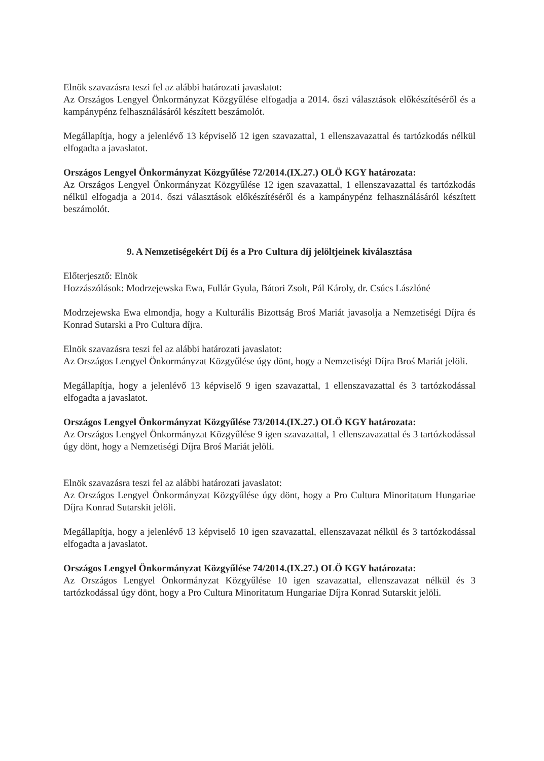Elnök szavazásra teszi fel az alábbi határozati javaslatot:
Az Országos Lengyel Önkormányzat Közgyűlése elfogadja a 2014. őszi választások előkészítéséről és a kampánypénz felhasználásáról készített beszámolót.
Megállapítja, hogy a jelenlévő 13 képviselő 12 igen szavazattal, 1 ellenszavazattal és tartózkodás nélkül elfogadta a javaslatot.
Országos Lengyel Önkormányzat Közgyűlése 72/2014.(IX.27.) OLÖ KGY határozata:
Az Országos Lengyel Önkormányzat Közgyűlése 12 igen szavazattal, 1 ellenszavazattal és tartózkodás nélkül elfogadja a 2014. őszi választások előkészítéséről és a kampánypénz felhasználásáról készített beszámolót.
9. A Nemzetiségekért Díj és a Pro Cultura díj jelöltjeinek kiválasztása
Előterjesztő: Elnök
Hozzászólások: Modrzejewska Ewa, Fullár Gyula, Bátori Zsolt, Pál Károly, dr. Csúcs Lászlóné
Modrzejewska Ewa elmondja, hogy a Kulturális Bizottság Broś Mariát javasolja a Nemzetiségi Díjra és Konrad Sutarski a Pro Cultura díjra.
Elnök szavazásra teszi fel az alábbi határozati javaslatot:
Az Országos Lengyel Önkormányzat Közgyűlése úgy dönt, hogy a Nemzetiségi Díjra Broś Mariát jelöli.
Megállapítja, hogy a jelenlévő 13 képviselő 9 igen szavazattal, 1 ellenszavazattal és 3 tartózkodással elfogadta a javaslatot.
Országos Lengyel Önkormányzat Közgyűlése 73/2014.(IX.27.) OLÖ KGY határozata:
Az Országos Lengyel Önkormányzat Közgyűlése 9 igen szavazattal, 1 ellenszavazattal és 3 tartózkodással úgy dönt, hogy a Nemzetiségi Díjra Broś Mariát jelöli.
Elnök szavazásra teszi fel az alábbi határozati javaslatot:
Az Országos Lengyel Önkormányzat Közgyűlése úgy dönt, hogy a Pro Cultura Minoritatum Hungariae Díjra Konrad Sutarskit jelöli.
Megállapítja, hogy a jelenlévő 13 képviselő 10 igen szavazattal, ellenszavazat nélkül és 3 tartózkodással elfogadta a javaslatot.
Országos Lengyel Önkormányzat Közgyűlése 74/2014.(IX.27.) OLÖ KGY határozata:
Az Országos Lengyel Önkormányzat Közgyűlése 10 igen szavazattal, ellenszavazat nélkül és 3 tartózkodással úgy dönt, hogy a Pro Cultura Minoritatum Hungariae Díjra Konrad Sutarskit jelöli.